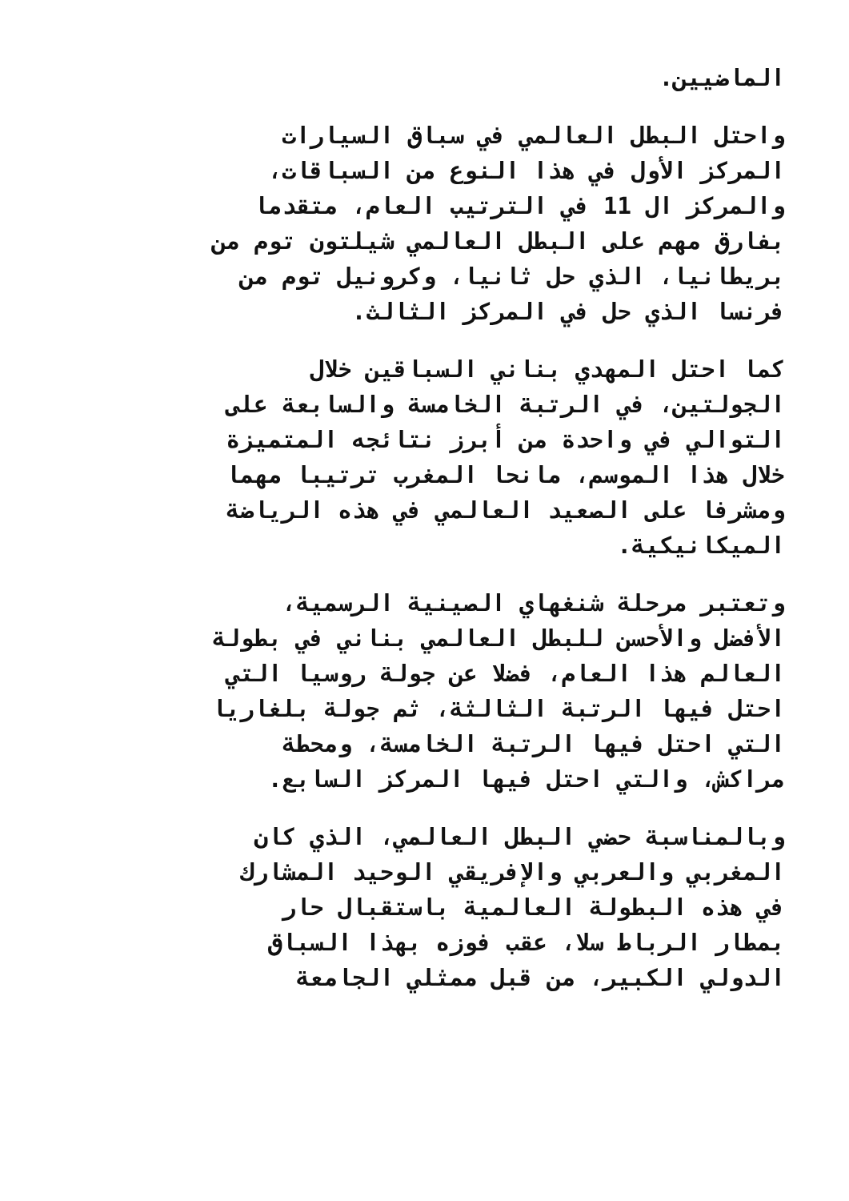الماضيين.
واحتل البطل العالمي في سباق السيارات
المركز الأول في هذا النوع من السباقات،
والمركز ال 11 في الترتيب العام، متقدما
بفارق مهم على البطل العالمي شيلتون توم من
بريطانيا، الذي حل ثانيا، وكرونيل توم من
فرنسا الذي حل في المركز الثالث.
كما احتل المهدي بناني السباقين خلال
الجولتين، في الرتبة الخامسة والسابعة على
التوالي في واحدة من أبرز نتائجه المتميزة
خلال هذا الموسم، مانحا المغرب ترتيبا مهما
ومشرفا على الصعيد العالمي في هذه الرياضة
الميكانيكية.
وتعتبر مرحلة شنغهاي الصينية الرسمية،
الأفضل والأحسن للبطل العالمي بناني في بطولة
العالم هذا العام، فضلا عن جولة روسيا التي
احتل فيها الرتبة الثالثة، ثم جولة بلغاريا
التي احتل فيها الرتبة الخامسة، ومحطة
مراكش، والتي احتل فيها المركز السابع.
وبالمناسبة حضي البطل العالمي، الذي كان
المغربي والعربي والإفريقي الوحيد المشارك
في هذه البطولة العالمية باستقبال حار
بمطار الرباط سلا، عقب فوزه بهذا السباق
الدولي الكبير، من قبل ممثلي الجامعة